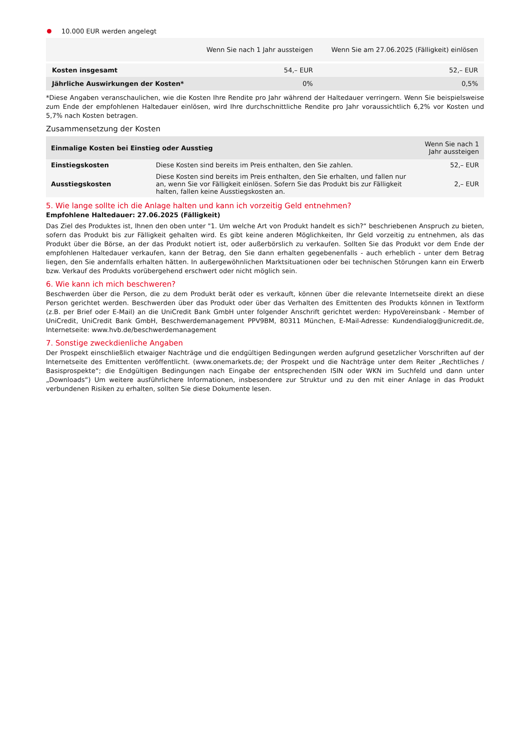10.000 EUR werden angelegt
| | Wenn Sie nach 1 Jahr aussteigen | Wenn Sie am 27.06.2025 (Fälligkeit) einlösen |
| --- | --- | --- |
| Kosten insgesamt | 54,– EUR | 52,– EUR |
| Jährliche Auswirkungen der Kosten* | 0% | 0,5% |
*Diese Angaben veranschaulichen, wie die Kosten Ihre Rendite pro Jahr während der Haltedauer verringern. Wenn Sie beispielsweise zum Ende der empfohlenen Haltedauer einlösen, wird Ihre durchschnittliche Rendite pro Jahr voraussichtlich 6,2% vor Kosten und 5,7% nach Kosten betragen.
Zusammensetzung der Kosten
| Einmalige Kosten bei Einstieg oder Ausstieg | | Wenn Sie nach 1 Jahr aussteigen |
| --- | --- | --- |
| Einstiegskosten | Diese Kosten sind bereits im Preis enthalten, den Sie zahlen. | 52,– EUR |
| Ausstiegskosten | Diese Kosten sind bereits im Preis enthalten, den Sie erhalten, und fallen nur an, wenn Sie vor Fälligkeit einlösen. Sofern Sie das Produkt bis zur Fälligkeit halten, fallen keine Ausstiegskosten an. | 2,– EUR |
5. Wie lange sollte ich die Anlage halten und kann ich vorzeitig Geld entnehmen?
Empfohlene Haltedauer: 27.06.2025 (Fälligkeit)
Das Ziel des Produktes ist, Ihnen den oben unter "1. Um welche Art von Produkt handelt es sich?“ beschriebenen Anspruch zu bieten, sofern das Produkt bis zur Fälligkeit gehalten wird. Es gibt keine anderen Möglichkeiten, Ihr Geld vorzeitig zu entnehmen, als das Produkt über die Börse, an der das Produkt notiert ist, oder außerbörslich zu verkaufen. Sollten Sie das Produkt vor dem Ende der empfohlenen Haltedauer verkaufen, kann der Betrag, den Sie dann erhalten gegebenenfalls - auch erheblich - unter dem Betrag liegen, den Sie andernfalls erhalten hätten. In außergewöhnlichen Marktsituationen oder bei technischen Störungen kann ein Erwerb bzw. Verkauf des Produkts vorübergehend erschwert oder nicht möglich sein.
6. Wie kann ich mich beschweren?
Beschwerden über die Person, die zu dem Produkt berät oder es verkauft, können über die relevante Internetseite direkt an diese Person gerichtet werden. Beschwerden über das Produkt oder über das Verhalten des Emittenten des Produkts können in Textform (z.B. per Brief oder E-Mail) an die UniCredit Bank GmbH unter folgender Anschrift gerichtet werden: HypoVereinsbank - Member of UniCredit, UniCredit Bank GmbH, Beschwerdemanagement PPV9BM, 80311 München, E-Mail-Adresse: Kundendialog@unicredit.de, Internetseite: www.hvb.de/beschwerdemanagement
7. Sonstige zweckdienliche Angaben
Der Prospekt einschließlich etwaiger Nachträge und die endgültigen Bedingungen werden aufgrund gesetzlicher Vorschriften auf der Internetseite des Emittenten veröffentlicht. (www.onemarkets.de; der Prospekt und die Nachträge unter dem Reiter „Rechtliches / Basisprospekte“; die Endgültigen Bedingungen nach Eingabe der entsprechenden ISIN oder WKN im Suchfeld und dann unter „Downloads“) Um weitere ausführlichere Informationen, insbesondere zur Struktur und zu den mit einer Anlage in das Produkt verbundenen Risiken zu erhalten, sollten Sie diese Dokumente lesen.